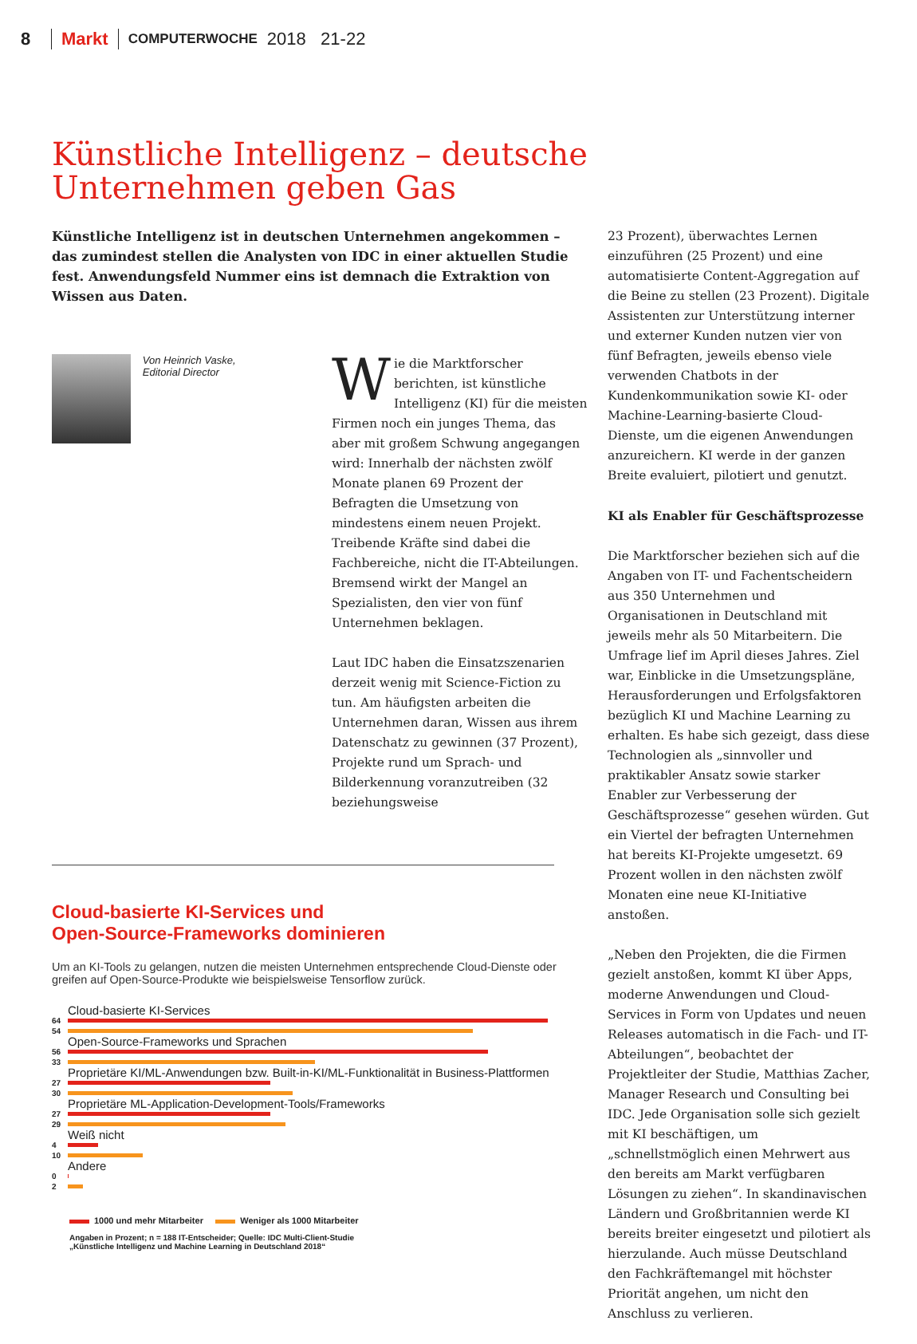8 Markt COMPUTERWOCHE 2018 21-22
Künstliche Intelligenz – deutsche
Unternehmen geben Gas
Künstliche Intelligenz ist in deutschen Unternehmen angekommen – das zumindest stellen die Analysten von IDC in einer aktuellen Studie fest. Anwendungsfeld Nummer eins ist demnach die Extraktion von Wissen aus Daten.
Von Heinrich Vaske,
Editorial Director
Wie die Marktforscher berichten, ist künstliche Intelligenz (KI) für die meisten Firmen noch ein junges Thema, das aber mit großem Schwung angegangen wird: Innerhalb der nächsten zwölf Monate planen 69 Prozent der Befragten die Umsetzung von mindestens einem neuen Projekt. Treibende Kräfte sind dabei die Fachbereiche, nicht die IT-Abteilungen. Bremsend wirkt der Mangel an Spezialisten, den vier von fünf Unternehmen beklagen.
Laut IDC haben die Einsatzszenarien derzeit wenig mit Science-Fiction zu tun. Am häufigsten arbeiten die Unternehmen daran, Wissen aus ihrem Datenschatz zu gewinnen (37 Prozent), Projekte rund um Sprach- und Bilderkennung voranzutreiben (32 beziehungsweise
Cloud-basierte KI-Services und
Open-Source-Frameworks dominieren
Um an KI-Tools zu gelangen, nutzen die meisten Unternehmen entsprechende Cloud-Dienste oder greifen auf Open-Source-Produkte wie beispielsweise Tensorflow zurück.
Cloud-basierte KI-Services 64
54
Open-Source-Frameworks und Sprachen 56
33
Proprietäre KI/ML-Anwendungen bzw. Built-in-KI/ML-Funktionalität in Business-Plattformen 27
30
Proprietäre ML-Application-Development-Tools/Frameworks 27
29
Weiß nicht 4
10
Andere 0
2
1000 und mehr Mitarbeiter Weniger als 1000 Mitarbeiter
Angaben in Prozent; n = 188 IT-Entscheider; Quelle: IDC Multi-Client-Studie
„Künstliche Intelligenz und Machine Learning in Deutschland 2018“
23 Prozent), überwachtes Lernen einzuführen (25 Prozent) und eine automatisierte Content-Aggregation auf die Beine zu stellen (23 Prozent). Digitale Assistenten zur Unterstützung interner und externer Kunden nutzen vier von fünf Befragten, jeweils ebenso viele verwenden Chatbots in der Kundenkommunikation sowie KI- oder Machine-Learning-basierte Cloud-Dienste, um die eigenen Anwendungen anzureichern. KI werde in der ganzen Breite evaluiert, pilotiert und genutzt.
KI als Enabler für Geschäftsprozesse
Die Marktforscher beziehen sich auf die Angaben von IT- und Fachentscheidern aus 350 Unternehmen und Organisationen in Deutschland mit jeweils mehr als 50 Mitarbeitern. Die Umfrage lief im April dieses Jahres. Ziel war, Einblicke in die Umsetzungspläne, Herausforderungen und Erfolgsfaktoren bezüglich KI und Machine Learning zu erhalten. Es habe sich gezeigt, dass diese Technologien als „sinnvoller und praktikabler Ansatz sowie starker Enabler zur Verbesserung der Geschäftsprozesse“ gesehen würden. Gut ein Viertel der befragten Unternehmen hat bereits KI-Projekte umgesetzt. 69 Prozent wollen in den nächsten zwölf Monaten eine neue KI-Initiative anstoßen.
„Neben den Projekten, die die Firmen gezielt anstoßen, kommt KI über Apps, moderne Anwendungen und Cloud-Services in Form von Updates und neuen Releases automatisch in die Fach- und IT-Abteilungen“, beobachtet der Projektleiter der Studie, Matthias Zacher, Manager Research und Consulting bei IDC. Jede Organisation solle sich gezielt mit KI beschäftigen, um „schnellstmöglich einen Mehrwert aus den bereits am Markt verfügbaren Lösungen zu ziehen“. In skandinavischen Ländern und Großbritannien werde KI bereits breiter eingesetzt und pilotiert als hierzulande. Auch müsse Deutschland den Fachkräftemangel mit höchster Priorität angehen, um nicht den Anschluss zu verlieren.